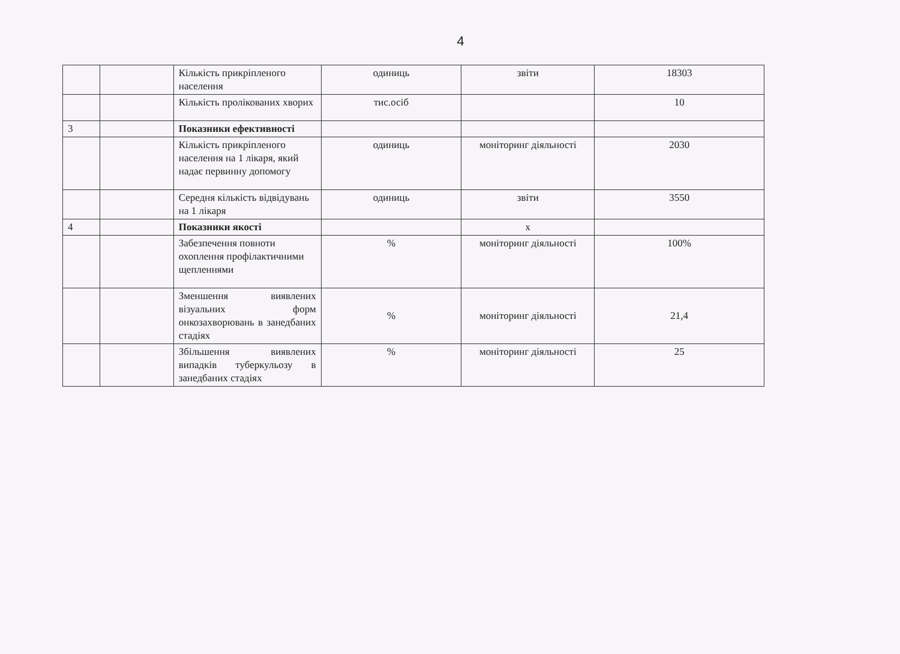4
| | | Кількість прикріпленого населення | одиниць | звіти | 18303 |
| | | Кількість пролікованих хворих | тис.осіб | | 10 |
| 3 | | Показники ефективності | | | |
| | | Кількість прикріпленого населення на 1 лікаря, який надає первинну допомогу | одиниць | моніторинг діяльності | 2030 |
| | | Середня кількість відвідувань на 1 лікаря | одиниць | звіти | 3550 |
| 4 | | Показники якості | | х | |
| | | Забезпечення повноти охоплення профілактичними щепленнями | % | моніторинг діяльності | 100% |
| | | Зменшення виявлених візуальних форм онкозахворювань в занедбаних стадіях | % | моніторинг діяльності | 21,4 |
| | | Збільшення виявлених випадків туберкульозу в занедбаних стадіях | % | моніторинг діяльності | 25 |